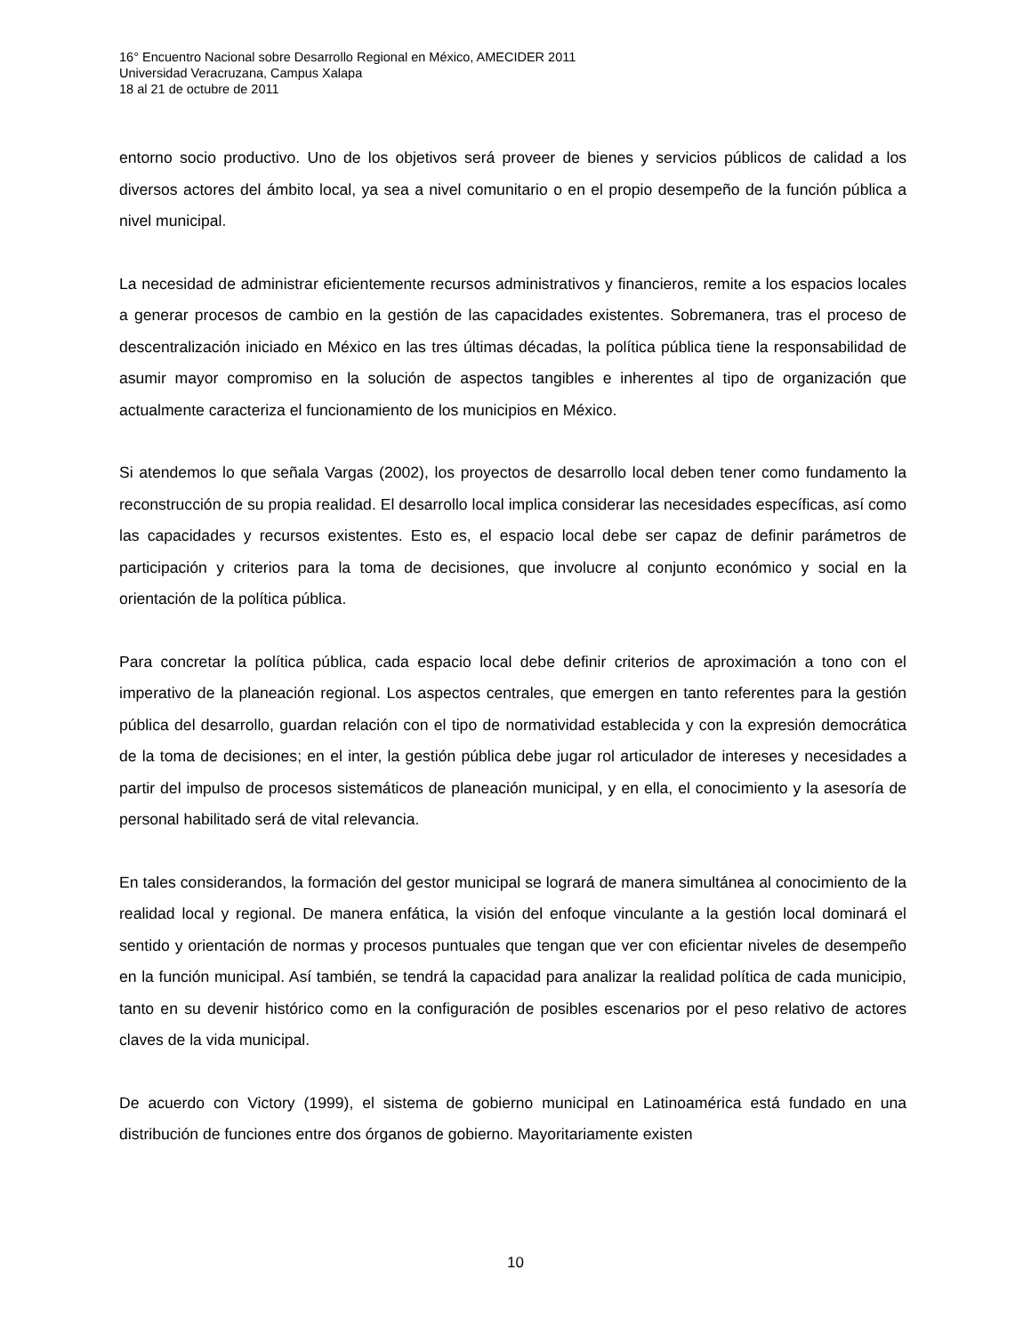16° Encuentro Nacional sobre Desarrollo Regional en México, AMECIDER 2011
Universidad Veracruzana, Campus Xalapa
18 al 21 de octubre de 2011
entorno socio productivo. Uno de los objetivos será proveer de bienes y servicios públicos de calidad a los diversos actores del ámbito local, ya sea a nivel comunitario o en el propio desempeño de la función pública a nivel municipal.
La necesidad de administrar eficientemente recursos administrativos y financieros, remite a los espacios locales a generar procesos de cambio en la gestión de las capacidades existentes. Sobremanera, tras el proceso de descentralización iniciado en México en las tres últimas décadas, la política pública tiene la responsabilidad de asumir mayor compromiso en la solución de aspectos tangibles e inherentes al tipo de organización que actualmente caracteriza el funcionamiento de los municipios en México.
Si atendemos lo que señala Vargas (2002), los proyectos de desarrollo local deben tener como fundamento la reconstrucción de su propia realidad. El desarrollo local implica considerar las necesidades específicas, así como las capacidades y recursos existentes. Esto es, el espacio local debe ser capaz de definir parámetros de participación y criterios para la toma de decisiones, que involucre al conjunto económico y social en la orientación de la política pública.
Para concretar la política pública, cada espacio local debe definir criterios de aproximación a tono con el imperativo de la planeación regional. Los aspectos centrales, que emergen en tanto referentes para la gestión pública del desarrollo, guardan relación con el tipo de normatividad establecida y con la expresión democrática de la toma de decisiones; en el inter, la gestión pública debe jugar rol articulador de intereses y necesidades a partir del impulso de procesos sistemáticos de planeación municipal, y en ella, el conocimiento y la asesoría de personal habilitado será de vital relevancia.
En tales considerandos, la formación del gestor municipal se logrará de manera simultánea al conocimiento de la realidad local y regional. De manera enfática, la visión del enfoque vinculante a la gestión local dominará el sentido y orientación de normas y procesos puntuales que tengan que ver con eficientar niveles de desempeño en la función municipal. Así también, se tendrá la capacidad para analizar la realidad política de cada municipio, tanto en su devenir histórico como en la configuración de posibles escenarios por el peso relativo de actores claves de la vida municipal.
De acuerdo con Victory (1999), el sistema de gobierno municipal en Latinoamérica está fundado en una distribución de funciones entre dos órganos de gobierno. Mayoritariamente existen
10